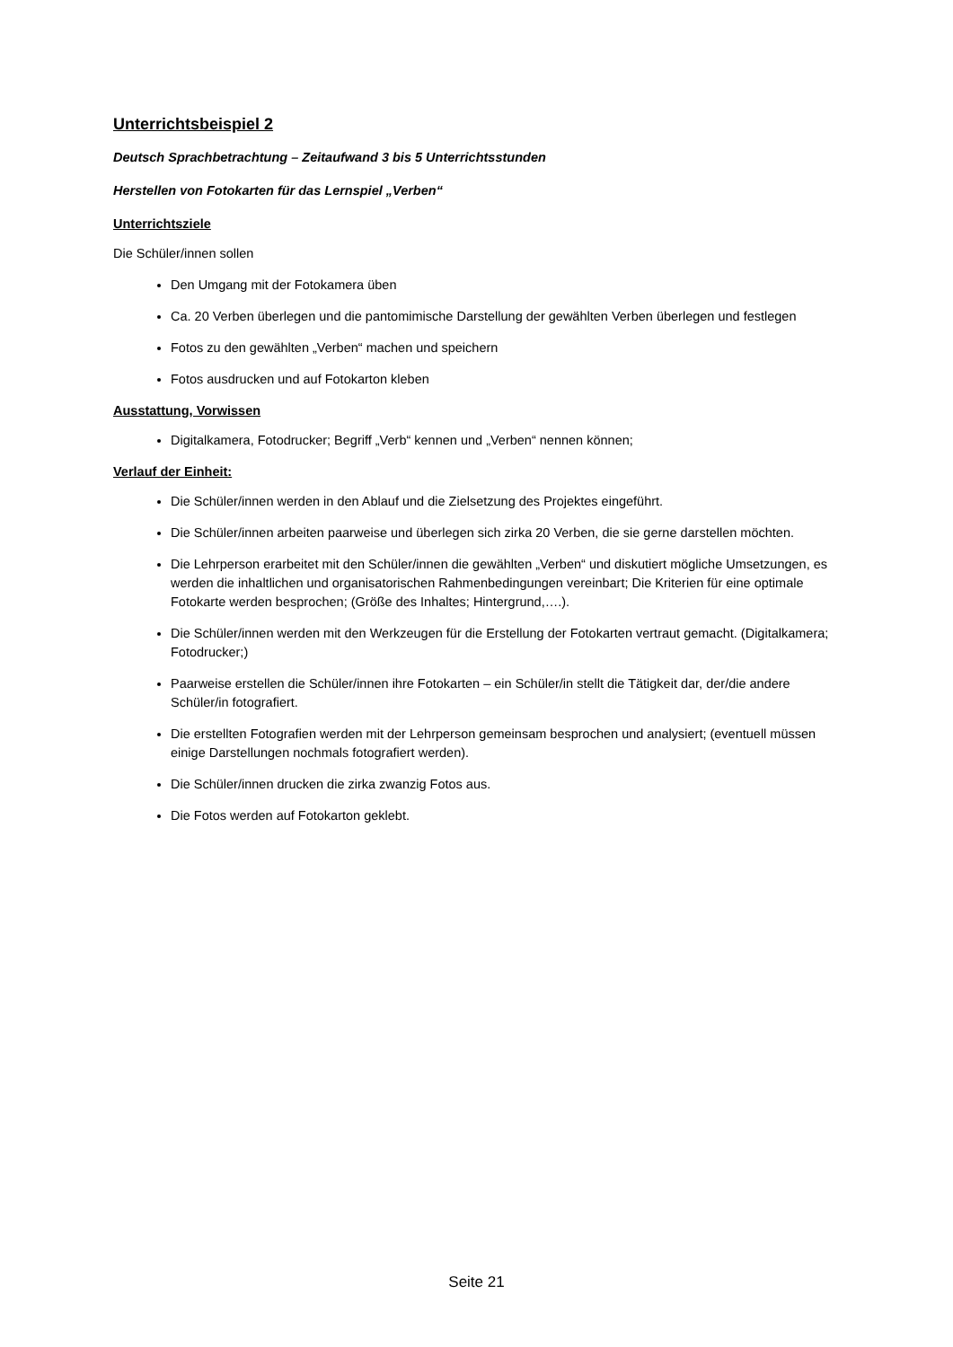Unterrichtsbeispiel 2
Deutsch Sprachbetrachtung – Zeitaufwand 3 bis 5 Unterrichtsstunden
Herstellen von Fotokarten für das Lernspiel „Verben“
Unterrichtsziele
Die Schüler/innen sollen
Den Umgang mit der Fotokamera üben
Ca. 20 Verben überlegen und die pantomimische Darstellung der gewählten Verben überlegen und festlegen
Fotos zu den gewählten „Verben“ machen und speichern
Fotos ausdrucken und auf Fotokarton kleben
Ausstattung, Vorwissen
Digitalkamera, Fotodrucker; Begriff „Verb“ kennen und „Verben“ nennen können;
Verlauf der Einheit:
Die Schüler/innen werden in den Ablauf und die Zielsetzung des Projektes eingeführt.
Die Schüler/innen arbeiten paarweise und überlegen sich zirka 20 Verben, die sie gerne darstellen möchten.
Die Lehrperson erarbeitet mit den Schüler/innen die gewählten „Verben“ und diskutiert mögliche Umsetzungen, es werden die inhaltlichen und organisatorischen Rahmenbedingungen vereinbart; Die Kriterien für eine optimale Fotokarte werden besprochen; (Größe des Inhaltes; Hintergrund,….).
Die Schüler/innen werden mit den Werkzeugen für die Erstellung der Fotokarten vertraut gemacht. (Digitalkamera; Fotodrucker;)
Paarweise erstellen die Schüler/innen ihre Fotokarten – ein Schüler/in stellt die Tätigkeit dar, der/die andere Schüler/in fotografiert.
Die erstellten Fotografien werden mit der Lehrperson gemeinsam besprochen und analysiert; (eventuell müssen einige Darstellungen nochmals fotografiert werden).
Die Schüler/innen drucken die zirka zwanzig Fotos aus.
Die Fotos werden auf Fotokarton geklebt.
Seite 21